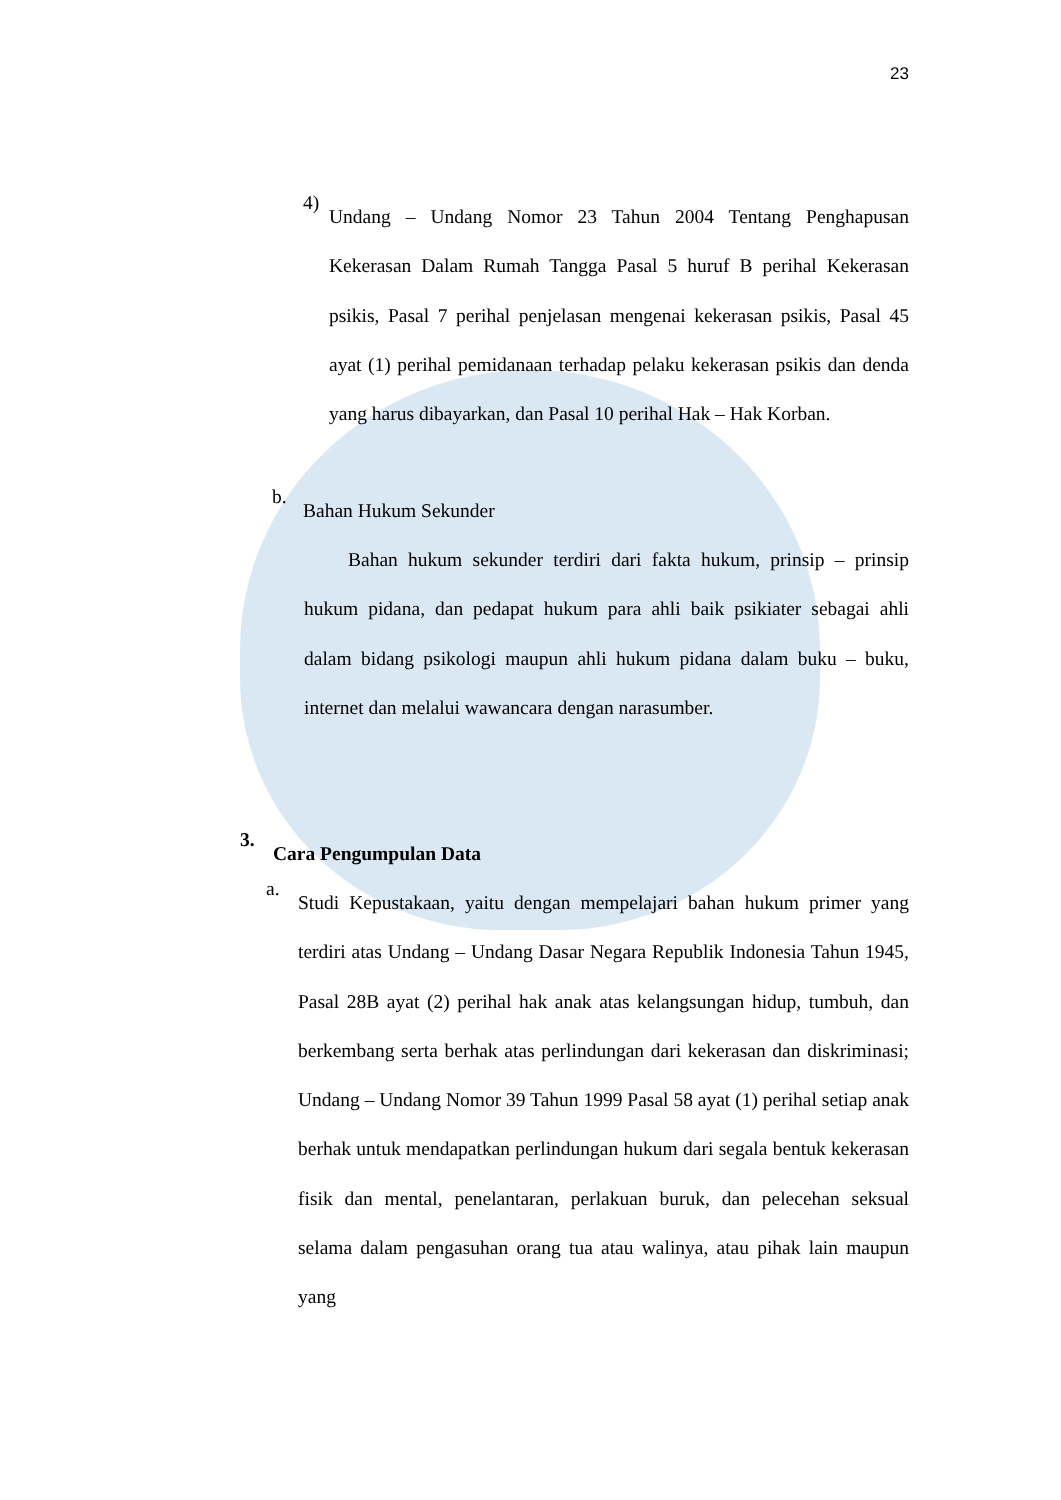23
4)
Undang – Undang Nomor 23 Tahun 2004 Tentang Penghapusan Kekerasan Dalam Rumah Tangga Pasal 5 huruf B perihal Kekerasan psikis, Pasal 7 perihal penjelasan mengenai kekerasan psikis, Pasal 45 ayat (1) perihal pemidanaan terhadap pelaku kekerasan psikis dan denda yang harus dibayarkan, dan Pasal 10 perihal Hak – Hak Korban.
b.
Bahan Hukum Sekunder
Bahan hukum sekunder terdiri dari fakta hukum, prinsip – prinsip hukum pidana, dan pedapat hukum para ahli baik psikiater sebagai ahli dalam bidang psikologi maupun ahli hukum pidana dalam buku – buku, internet dan melalui wawancara dengan narasumber.
3.
Cara Pengumpulan Data
a.
Studi Kepustakaan, yaitu dengan mempelajari bahan hukum primer yang terdiri atas Undang – Undang Dasar Negara Republik Indonesia Tahun 1945, Pasal 28B ayat (2) perihal hak anak atas kelangsungan hidup, tumbuh, dan berkembang serta berhak atas perlindungan dari kekerasan dan diskriminasi; Undang – Undang Nomor 39 Tahun 1999 Pasal 58 ayat (1) perihal setiap anak berhak untuk mendapatkan perlindungan hukum dari segala bentuk kekerasan fisik dan mental, penelantaran, perlakuan buruk, dan pelecehan seksual selama dalam pengasuhan orang tua atau walinya, atau pihak lain maupun yang